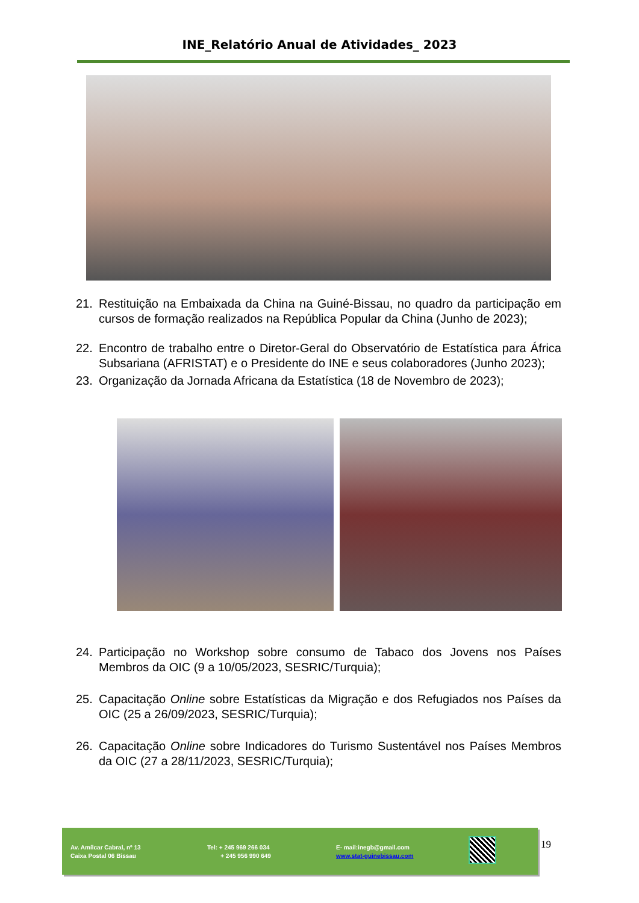INE_Relatório Anual de Atividades_ 2023
21. Restituição na Embaixada da China na Guiné-Bissau, no quadro da participação em cursos de formação realizados na República Popular da China (Junho de 2023);
22. Encontro de trabalho entre o Diretor-Geral do Observatório de Estatística para África Subsariana (AFRISTAT) e o Presidente do INE e seus colaboradores (Junho 2023);
23. Organização da Jornada Africana da Estatística (18 de Novembro de 2023);
24. Participação no Workshop sobre consumo de Tabaco dos Jovens nos Países Membros da OIC (9 a 10/05/2023, SESRIC/Turquia);
25. Capacitação Online sobre Estatísticas da Migração e dos Refugiados nos Países da OIC (25 a 26/09/2023, SESRIC/Turquia);
26. Capacitação Online sobre Indicadores do Turismo Sustentável nos Países Membros da OIC (27 a 28/11/2023, SESRIC/Turquia);
Av. Amílcar Cabral, nº 13
Caixa Postal 06 Bissau
Tel: + 245 969 266 034
+ 245 956 990 649
E- mail:inegb@gmail.com
www.stat-guinebissau.com
19